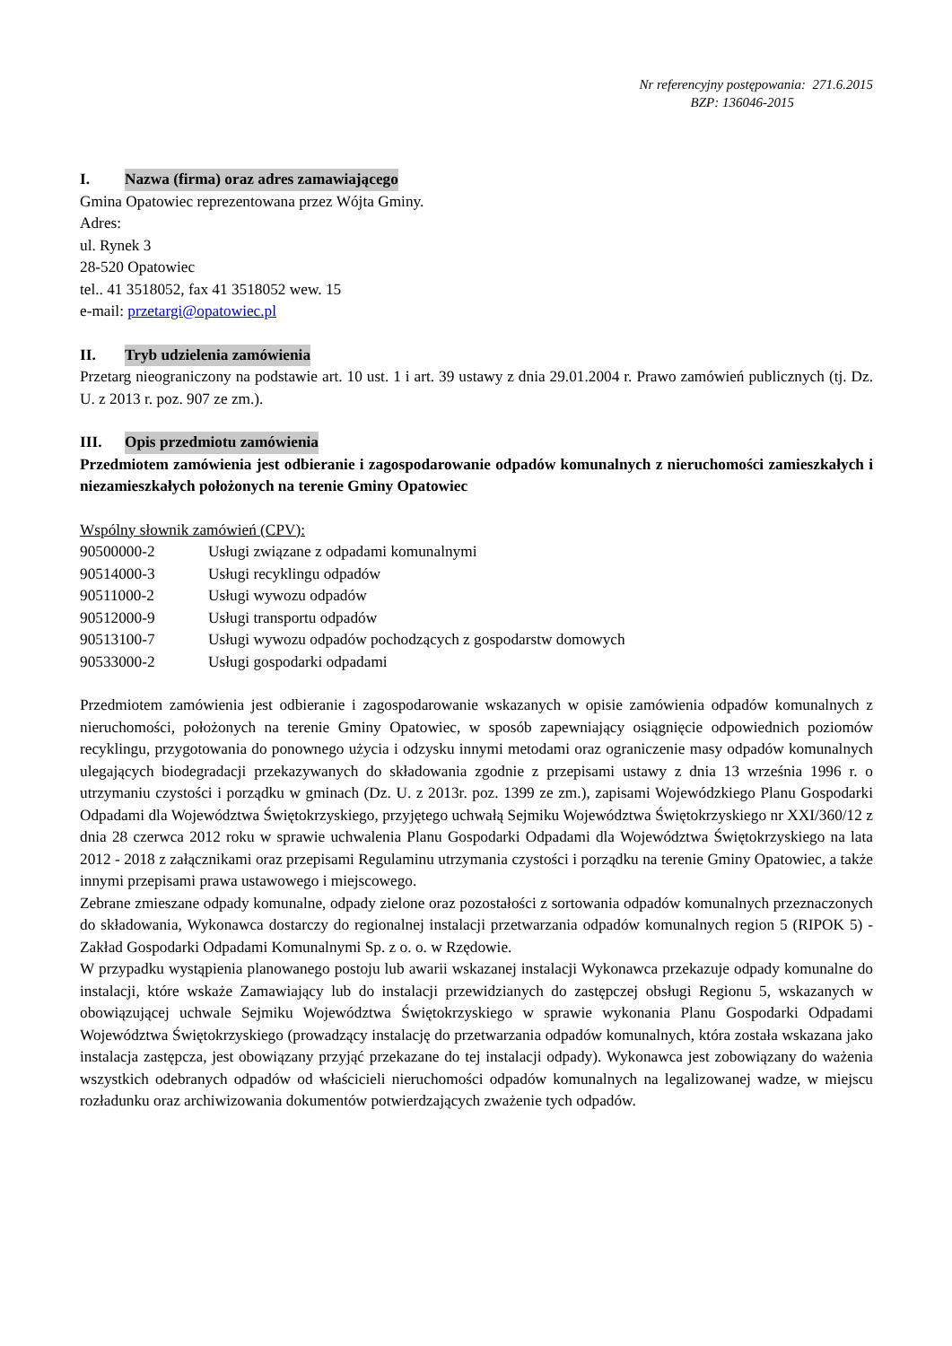Nr referencyjny postępowania: 271.6.2015
BZP: 136046-2015
I. Nazwa (firma) oraz adres zamawiającego
Gmina Opatowiec reprezentowana przez Wójta Gminy.
Adres:
ul. Rynek 3
28-520 Opatowiec
tel.. 41 3518052, fax 41 3518052 wew. 15
e-mail: przetargi@opatowiec.pl
II. Tryb udzielenia zamówienia
Przetarg nieograniczony na podstawie art. 10 ust. 1 i art. 39 ustawy z dnia 29.01.2004 r. Prawo zamówień publicznych (tj. Dz. U. z 2013 r. poz. 907 ze zm.).
III. Opis przedmiotu zamówienia
Przedmiotem zamówienia jest odbieranie i zagospodarowanie odpadów komunalnych z nieruchomości zamieszkałych i niezamieszkałych położonych na terenie Gminy Opatowiec
Wspólny słownik zamówień (CPV):
| 90500000-2 | Usługi związane z odpadami komunalnymi |
| 90514000-3 | Usługi recyklingu odpadów |
| 90511000-2 | Usługi wywozu odpadów |
| 90512000-9 | Usługi transportu odpadów |
| 90513100-7 | Usługi wywozu odpadów pochodzących z gospodarstw domowych |
| 90533000-2 | Usługi gospodarki odpadami |
Przedmiotem zamówienia jest odbieranie i zagospodarowanie wskazanych w opisie zamówienia odpadów komunalnych z nieruchomości, położonych na terenie Gminy Opatowiec, w sposób zapewniający osiągnięcie odpowiednich poziomów recyklingu, przygotowania do ponownego użycia i odzysku innymi metodami oraz ograniczenie masy odpadów komunalnych ulegających biodegradacji przekazywanych do składowania zgodnie z przepisami ustawy z dnia 13 września 1996 r. o utrzymaniu czystości i porządku w gminach (Dz. U. z 2013r. poz. 1399 ze zm.), zapisami Wojewódzkiego Planu Gospodarki Odpadami dla Województwa Świętokrzyskiego, przyjętego uchwałą Sejmiku Województwa Świętokrzyskiego nr XXI/360/12 z dnia 28 czerwca 2012 roku w sprawie uchwalenia Planu Gospodarki Odpadami dla Województwa Świętokrzyskiego na lata 2012 - 2018 z załącznikami oraz przepisami Regulaminu utrzymania czystości i porządku na terenie Gminy Opatowiec, a także innymi przepisami prawa ustawowego i miejscowego.
Zebrane zmieszane odpady komunalne, odpady zielone oraz pozostałości z sortowania odpadów komunalnych przeznaczonych do składowania, Wykonawca dostarczy do regionalnej instalacji przetwarzania odpadów komunalnych region 5 (RIPOK 5) - Zakład Gospodarki Odpadami Komunalnymi Sp. z o. o. w Rzędowie.
W przypadku wystąpienia planowanego postoju lub awarii wskazanej instalacji Wykonawca przekazuje odpady komunalne do instalacji, które wskaże Zamawiający lub do instalacji przewidzianych do zastępczej obsługi Regionu 5, wskazanych w obowiązującej uchwale Sejmiku Województwa Świętokrzyskiego w sprawie wykonania Planu Gospodarki Odpadami Województwa Świętokrzyskiego (prowadzący instalację do przetwarzania odpadów komunalnych, która została wskazana jako instalacja zastępcza, jest obowiązany przyjąć przekazane do tej instalacji odpady). Wykonawca jest zobowiązany do ważenia wszystkich odebranych odpadów od właścicieli nieruchomości odpadów komunalnych na legalizowanej wadze, w miejscu rozładunku oraz archiwizowania dokumentów potwierdzających zważenie tych odpadów.